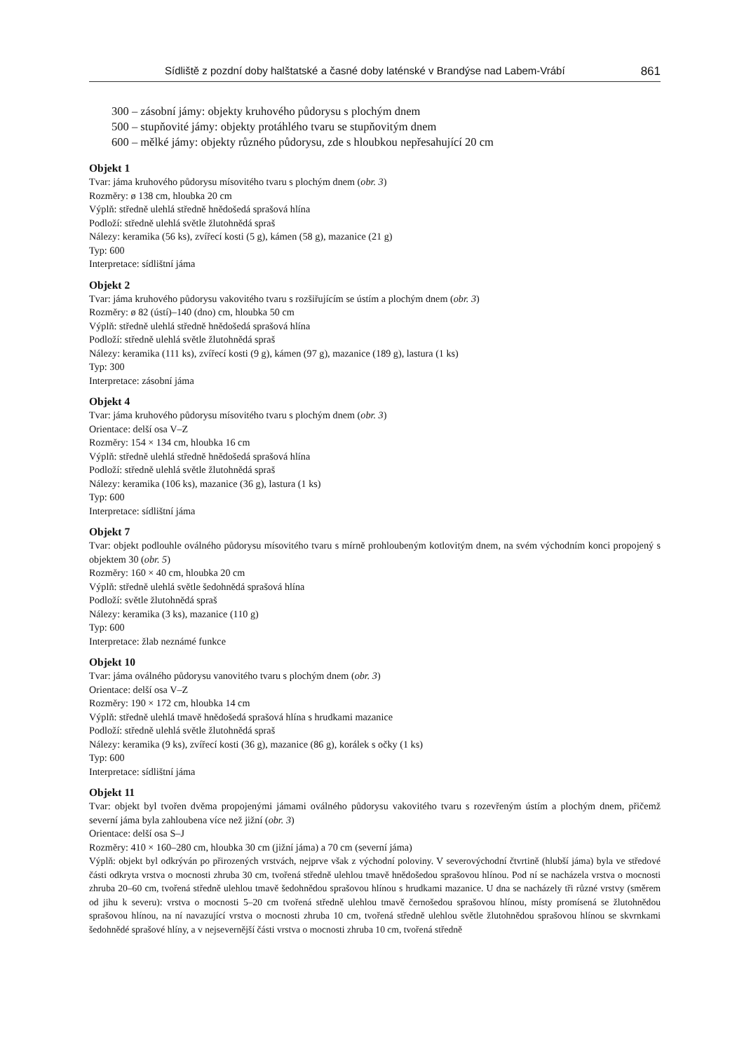Sídliště z pozdní doby halštatské a časné doby laténské v Brandýse nad Labem-Vrábí 861
300 – zásobní jámy: objekty kruhového půdorysu s plochým dnem
500 – stupňovité jámy: objekty protáhlého tvaru se stupňovitým dnem
600 – mělké jámy: objekty různého půdorysu, zde s hloubkou nepřesahující 20 cm
Objekt 1
Tvar: jáma kruhového půdorysu mísovitého tvaru s plochým dnem (obr. 3)
Rozměry: ø 138 cm, hloubka 20 cm
Výplň: středně ulehlá středně hnědošedá sprašová hlína
Podloží: středně ulehlá světle žlutohnědá spraš
Nálezy: keramika (56 ks), zvířecí kosti (5 g), kámen (58 g), mazanice (21 g)
Typ: 600
Interpretace: sídlištní jáma
Objekt 2
Tvar: jáma kruhového půdorysu vakovitého tvaru s rozšiřujícím se ústím a plochým dnem (obr. 3)
Rozměry: ø 82 (ústí)–140 (dno) cm, hloubka 50 cm
Výplň: středně ulehlá středně hnědošedá sprašová hlína
Podloží: středně ulehlá světle žlutohnědá spraš
Nálezy: keramika (111 ks), zvířecí kosti (9 g), kámen (97 g), mazanice (189 g), lastura (1 ks)
Typ: 300
Interpretace: zásobní jáma
Objekt 4
Tvar: jáma kruhového půdorysu mísovitého tvaru s plochým dnem (obr. 3)
Orientace: delší osa V–Z
Rozměry: 154 × 134 cm, hloubka 16 cm
Výplň: středně ulehlá středně hnědošedá sprašová hlína
Podloží: středně ulehlá světle žlutohnědá spraš
Nálezy: keramika (106 ks), mazanice (36 g), lastura (1 ks)
Typ: 600
Interpretace: sídlištní jáma
Objekt 7
Tvar: objekt podlouhle oválného půdorysu mísovitého tvaru s mírně prohloubeným kotlovitým dnem, na svém východním konci propojený s objektem 30 (obr. 5)
Rozměry: 160 × 40 cm, hloubka 20 cm
Výplň: středně ulehlá světle šedohnědá sprašová hlína
Podloží: světle žlutohnědá spraš
Nálezy: keramika (3 ks), mazanice (110 g)
Typ: 600
Interpretace: žlab neznámé funkce
Objekt 10
Tvar: jáma oválného půdorysu vanovitého tvaru s plochým dnem (obr. 3)
Orientace: delší osa V–Z
Rozměry: 190 × 172 cm, hloubka 14 cm
Výplň: středně ulehlá tmavě hnědošedá sprašová hlína s hrudkami mazanice
Podloží: středně ulehlá světle žlutohnědá spraš
Nálezy: keramika (9 ks), zvířecí kosti (36 g), mazanice (86 g), korálek s očky (1 ks)
Typ: 600
Interpretace: sídlištní jáma
Objekt 11
Tvar: objekt byl tvořen dvěma propojenými jámami oválného půdorysu vakovitého tvaru s rozevřeným ústím a plochým dnem, přičemž severní jáma byla zahloubena více než jižní (obr. 3)
Orientace: delší osa S–J
Rozměry: 410 × 160–280 cm, hloubka 30 cm (jižní jáma) a 70 cm (severní jáma)
Výplň: objekt byl odkrýván po přirozených vrstvách, nejprve však z východní poloviny. V severovýchodní čtvrtině (hlubší jáma) byla ve středové části odkryta vrstva o mocnosti zhruba 30 cm, tvořená středně ulehlou tmavě hnědošedou sprašovou hlínou. Pod ní se nacházela vrstva o mocnosti zhruba 20–60 cm, tvořená středně ulehlou tmavě šedohnědou sprašovou hlínou s hrudkami mazanice. U dna se nacházely tři různé vrstvy (směrem od jihu k severu): vrstva o mocnosti 5–20 cm tvořená středně ulehlou tmavě černošedou sprašovou hlínou, místy promísená se žlutohnědou sprašovou hlínou, na ní navazující vrstva o mocnosti zhruba 10 cm, tvořená středně ulehlou světle žlutohnědou sprašovou hlínou se skvrnkami šedohnědé sprašové hlíny, a v nejsevernější části vrstva o mocnosti zhruba 10 cm, tvořená středně